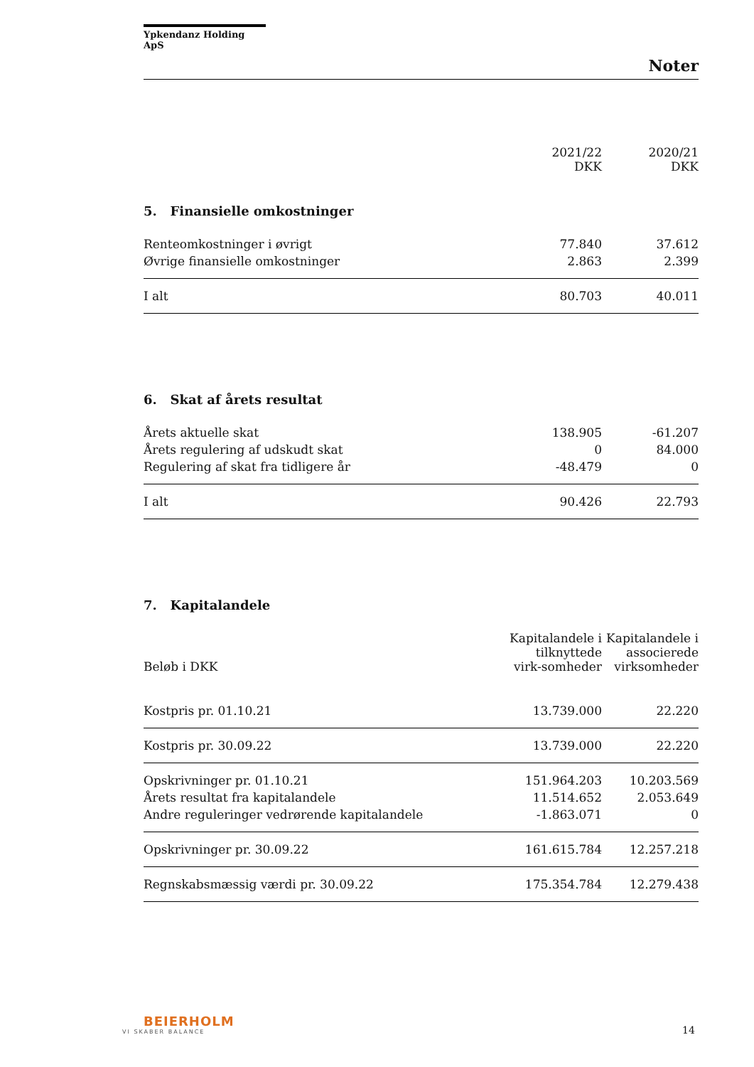Ypkendanz Holding ApS
Noter
| | 2021/22 DKK | 2020/21 DKK |
| --- | --- | --- |
5. Finansielle omkostninger
| Renteomkostninger i øvrigt | 77.840 | 37.612 |
| Øvrige finansielle omkostninger | 2.863 | 2.399 |
| I alt | 80.703 | 40.011 |
6. Skat af årets resultat
| Årets aktuelle skat | 138.905 | -61.207 |
| Årets regulering af udskudt skat | 0 | 84.000 |
| Regulering af skat fra tidligere år | -48.479 | 0 |
| I alt | 90.426 | 22.793 |
7. Kapitalandele
| Beløb i DKK | Kapitalandele i tilknyttede virk-somheder | Kapitalandele i associerede virksomheder |
| --- | --- | --- |
| Kostpris pr. 01.10.21 | 13.739.000 | 22.220 |
| Kostpris pr. 30.09.22 | 13.739.000 | 22.220 |
| Opskrivninger pr. 01.10.21 | 151.964.203 | 10.203.569 |
| Årets resultat fra kapitalandele | 11.514.652 | 2.053.649 |
| Andre reguleringer vedrørende kapitalandele | -1.863.071 | 0 |
| Opskrivninger pr. 30.09.22 | 161.615.784 | 12.257.218 |
| Regnskabsmæssig værdi pr. 30.09.22 | 175.354.784 | 12.279.438 |
BEIERHOLM
VI SKABER BALANCE
14